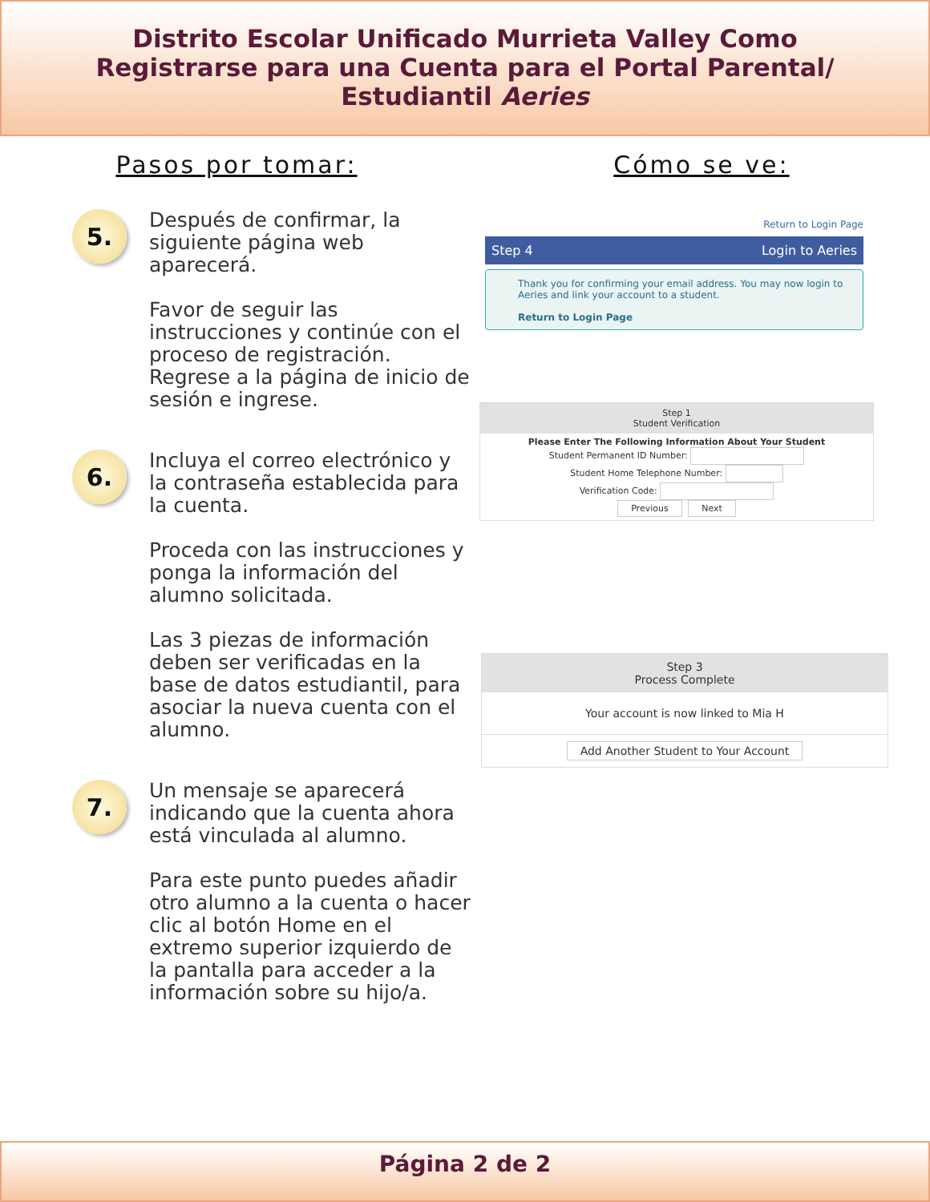Distrito Escolar Unificado Murrieta Valley Como
Registrarse para una Cuenta para el Portal Parental/
Estudiantil Aeries
Pasos por tomar:
5.
Después de confirmar, la siguiente página web aparecerá.
Favor de seguir las instrucciones y continúe con el proceso de registración. Regrese a la página de inicio de sesión e ingrese.
6.
Incluya el correo electrónico y la contraseña establecida para la cuenta.
Proceda con las instrucciones y ponga la información del alumno solicitada.
Las 3 piezas de información deben ser verificadas en la base de datos estudiantil, para asociar la nueva cuenta con el alumno.
7.
Un mensaje se aparecerá indicando que la cuenta ahora está vinculada al alumno.
Para este punto puedes añadir otro alumno a la cuenta o hacer clic al botón Home en el extremo superior izquierdo de la pantalla para acceder a la información sobre su hijo/a.
Cómo se ve:
Return to Login Page
Step 4 Login to Aeries
Thank you for confirming your email address. You may now login to Aeries and link your account to a student.
Return to Login Page
Step 1
Student Verification
Please Enter The Following Information About Your Student
Student Permanent ID Number:
Student Home Telephone Number:
Verification Code:
Previous Next
Step 3
Process Complete
Your account is now linked to Mia H
Add Another Student to Your Account
Página 2 de 2